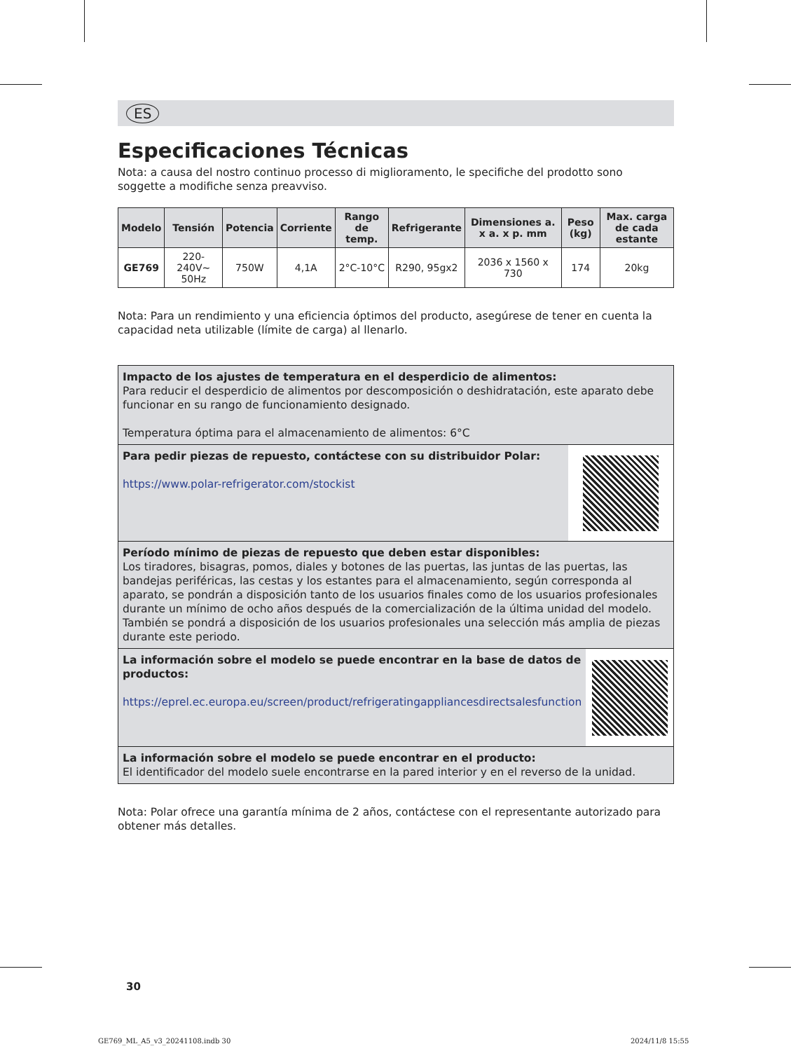ES
Especificaciones Técnicas
Nota: a causa del nostro continuo processo di miglioramento, le specifiche del prodotto sono soggette a modifiche senza preavviso.
| Modelo | Tensión | Potencia | Corriente | Rango de temp. | Refrigerante | Dimensiones a. x a. x p. mm | Peso (kg) | Max. carga de cada estante |
| --- | --- | --- | --- | --- | --- | --- | --- | --- |
| GE769 | 220-240V~ 50Hz | 750W | 4,1A | 2°C-10°C | R290, 95gx2 | 2036 x 1560 x 730 | 174 | 20kg |
Nota: Para un rendimiento y una eficiencia óptimos del producto, asegúrese de tener en cuenta la capacidad neta utilizable (límite de carga) al llenarlo.
Impacto de los ajustes de temperatura en el desperdicio de alimentos:
Para reducir el desperdicio de alimentos por descomposición o deshidratación, este aparato debe funcionar en su rango de funcionamiento designado.
Temperatura óptima para el almacenamiento de alimentos: 6°C
Para pedir piezas de repuesto, contáctese con su distribuidor Polar:
https://www.polar-refrigerator.com/stockist
Período mínimo de piezas de repuesto que deben estar disponibles:
Los tiradores, bisagras, pomos, diales y botones de las puertas, las juntas de las puertas, las bandejas periféricas, las cestas y los estantes para el almacenamiento, según corresponda al aparato, se pondrán a disposición tanto de los usuarios finales como de los usuarios profesionales durante un mínimo de ocho años después de la comercialización de la última unidad del modelo. También se pondrá a disposición de los usuarios profesionales una selección más amplia de piezas durante este periodo.
La información sobre el modelo se puede encontrar en la base de datos de productos:
https://eprel.ec.europa.eu/screen/product/refrigeratingappliancesdirectsalesfunction
La información sobre el modelo se puede encontrar en el producto:
El identificador del modelo suele encontrarse en la pared interior y en el reverso de la unidad.
Nota: Polar ofrece una garantía mínima de 2 años, contáctese con el representante autorizado para obtener más detalles.
30
GE769_ML_A5_v3_20241108.indb 30
2024/11/8 15:55